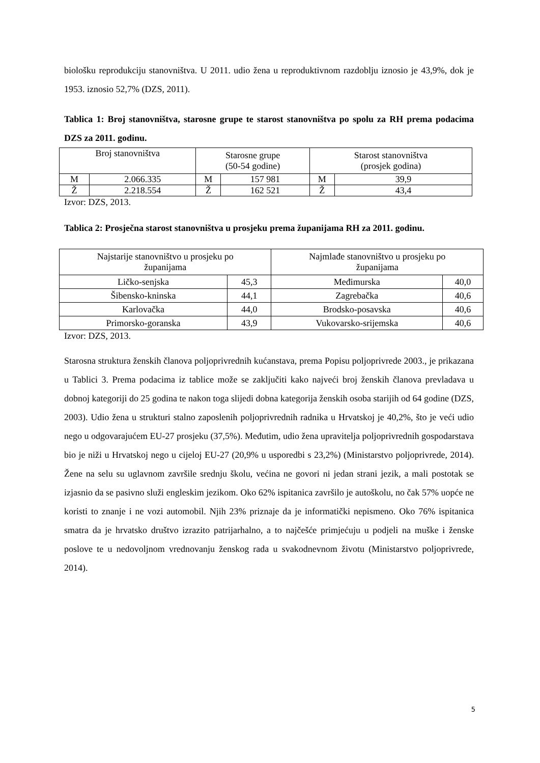biološku reprodukciju stanovništva. U 2011. udio žena u reproduktivnom razdoblju iznosio je 43,9%, dok je 1953. iznosio 52,7% (DZS, 2011).
Tablica 1: Broj stanovništva, starosne grupe te starost stanovništva po spolu za RH prema podacima DZS za 2011. godinu.
| Broj stanovništva | | Starosne grupe (50-54 godine) | | Starost stanovništva (prosjek godina) | |
| M | 2.066.335 | M | 157 981 | M | 39,9 |
| Ž | 2.218.554 | Ž | 162 521 | Ž | 43,4 |
Izvor: DZS, 2013.
Tablica 2: Prosječna starost stanovništva u prosjeku prema županijama RH za 2011. godinu.
| Najstarije stanovništvo u prosjeku po županijama | | Najmlađe stanovništvo u prosjeku po županijama | |
| Ličko-senjska | 45,3 | Međimurska | 40,0 |
| Šibensko-kninska | 44,1 | Zagrebačka | 40,6 |
| Karlovačka | 44,0 | Brodsko-posavska | 40,6 |
| Primorsko-goranska | 43,9 | Vukovarsko-srijemska | 40,6 |
Izvor: DZS, 2013.
Starosna struktura ženskih članova poljoprivrednih kućanstava, prema Popisu poljoprivrede 2003., je prikazana u Tablici 3. Prema podacima iz tablice može se zaključiti kako najveći broj ženskih članova prevladava u dobnoj kategoriji do 25 godina te nakon toga slijedi dobna kategorija ženskih osoba starijih od 64 godine (DZS, 2003). Udio žena u strukturi stalno zaposlenih poljoprivrednih radnika u Hrvatskoj je 40,2%, što je veći udio nego u odgovarajućem EU-27 prosjeku (37,5%). Međutim, udio žena upravitelja poljoprivrednih gospodarstava bio je niži u Hrvatskoj nego u cijeloj EU-27 (20,9% u usporedbi s 23,2%) (Ministarstvo poljoprivrede, 2014). Žene na selu su uglavnom završile srednju školu, većina ne govori ni jedan strani jezik, a mali postotak se izjasnio da se pasivno služi engleskim jezikom. Oko 62% ispitanica završilo je autoškolu, no čak 57% uopće ne koristi to znanje i ne vozi automobil. Njih 23% priznaje da je informatički nepismeno. Oko 76% ispitanica smatra da je hrvatsko društvo izrazito patrijarhalno, a to najčešće primjećuju u podjeli na muške i ženske poslove te u nedovoljnom vrednovanju ženskog rada u svakodnevnom životu (Ministarstvo poljoprivrede, 2014).
5